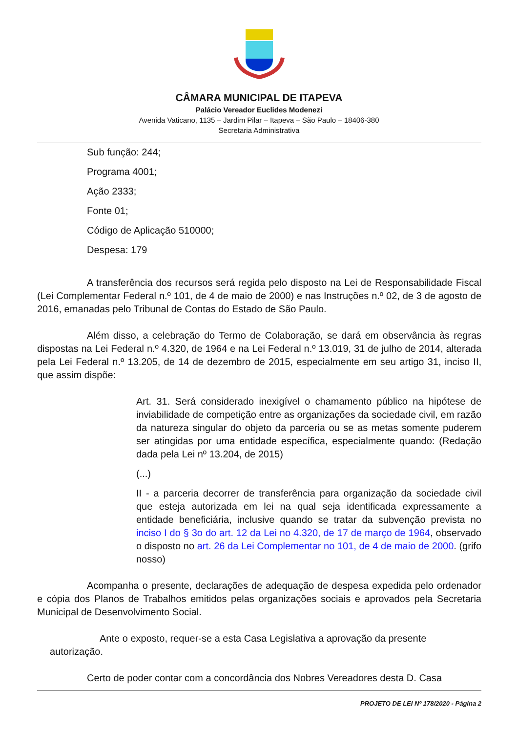CÂMARA MUNICIPAL DE ITAPEVA
Palácio Vereador Euclides Modenezi
Avenida Vaticano, 1135 – Jardim Pilar – Itapeva – São Paulo – 18406-380
Secretaria Administrativa
Sub função: 244;
Programa 4001;
Ação 2333;
Fonte 01;
Código de Aplicação 510000;
Despesa: 179
A transferência dos recursos será regida pelo disposto na Lei de Responsabilidade Fiscal (Lei Complementar Federal n.º 101, de 4 de maio de 2000) e nas Instruções n.º 02, de 3 de agosto de 2016, emanadas pelo Tribunal de Contas do Estado de São Paulo.
Além disso, a celebração do Termo de Colaboração, se dará em observância às regras dispostas na Lei Federal n.º 4.320, de 1964 e na Lei Federal n.º 13.019, 31 de julho de 2014, alterada pela Lei Federal n.º 13.205, de 14 de dezembro de 2015, especialmente em seu artigo 31, inciso II, que assim dispõe:
Art. 31. Será considerado inexigível o chamamento público na hipótese de inviabilidade de competição entre as organizações da sociedade civil, em razão da natureza singular do objeto da parceria ou se as metas somente puderem ser atingidas por uma entidade específica, especialmente quando: (Redação dada pela Lei nº 13.204, de 2015)
(...)
II - a parceria decorrer de transferência para organização da sociedade civil que esteja autorizada em lei na qual seja identificada expressamente a entidade beneficiária, inclusive quando se tratar da subvenção prevista no inciso I do § 3o do art. 12 da Lei no 4.320, de 17 de março de 1964, observado o disposto no art. 26 da Lei Complementar no 101, de 4 de maio de 2000. (grifo nosso)
Acompanha o presente, declarações de adequação de despesa expedida pelo ordenador e cópia dos Planos de Trabalhos emitidos pelas organizações sociais e aprovados pela Secretaria Municipal de Desenvolvimento Social.
Ante o exposto, requer-se a esta Casa Legislativa a aprovação da presente autorização.
Certo de poder contar com a concordância dos Nobres Vereadores desta D. Casa
PROJETO DE LEI Nº 178/2020 - Página 2